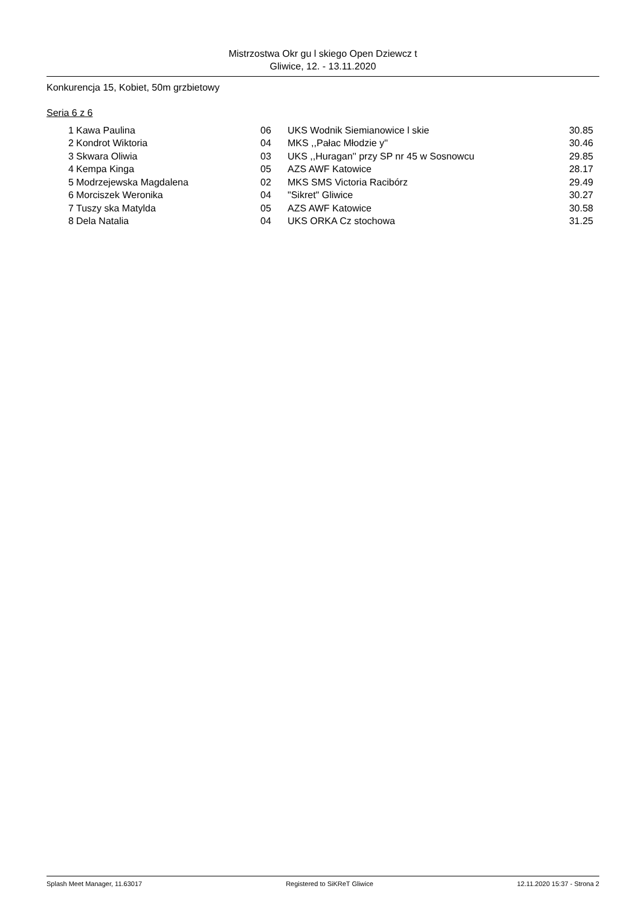Mistrzostwa Okr gu l skiego Open Dziewcz t
Gliwice, 12. - 13.11.2020
Konkurencja 15, Kobiet, 50m grzbietowy
Seria 6 z 6
| 1 | Kawa Paulina | 06 | UKS Wodnik Siemianowice l skie | 30.85 |
| 2 | Kondrot Wiktoria | 04 | MKS ,,Pałac Młodzie y'' | 30.46 |
| 3 | Skwara Oliwia | 03 | UKS ,,Huragan'' przy SP nr 45 w Sosnowcu | 29.85 |
| 4 | Kempa Kinga | 05 | AZS AWF Katowice | 28.17 |
| 5 | Modrzejewska Magdalena | 02 | MKS SMS Victoria Racibórz | 29.49 |
| 6 | Morciszek Weronika | 04 | "Sikret" Gliwice | 30.27 |
| 7 | Tuszy ska Matylda | 05 | AZS AWF Katowice | 30.58 |
| 8 | Dela Natalia | 04 | UKS ORKA Cz stochowa | 31.25 |
Splash Meet Manager, 11.63017 Registered to SiKReT Gliwice 12.11.2020 15:37 - Strona 2